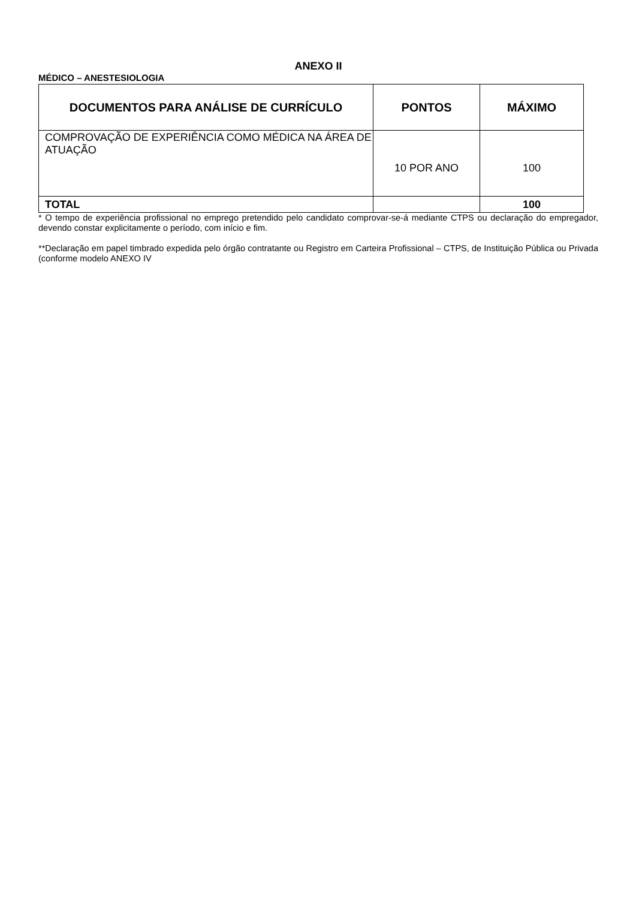ANEXO II
MÉDICO – ANESTESIOLOGIA
| DOCUMENTOS PARA ANÁLISE DE CURRÍCULO | PONTOS | MÁXIMO |
| --- | --- | --- |
| COMPROVAÇÃO DE EXPERIÊNCIA COMO MÉDICA NA ÁREA DE ATUAÇÃO | 10 POR ANO | 100 |
| TOTAL | | 100 |
* O tempo de experiência profissional no emprego pretendido pelo candidato comprovar-se-á mediante CTPS ou declaração do empregador, devendo constar explicitamente o período, com início e fim.
**Declaração em papel timbrado expedida pelo órgão contratante ou Registro em Carteira Profissional – CTPS, de Instituição Pública ou Privada (conforme modelo ANEXO IV